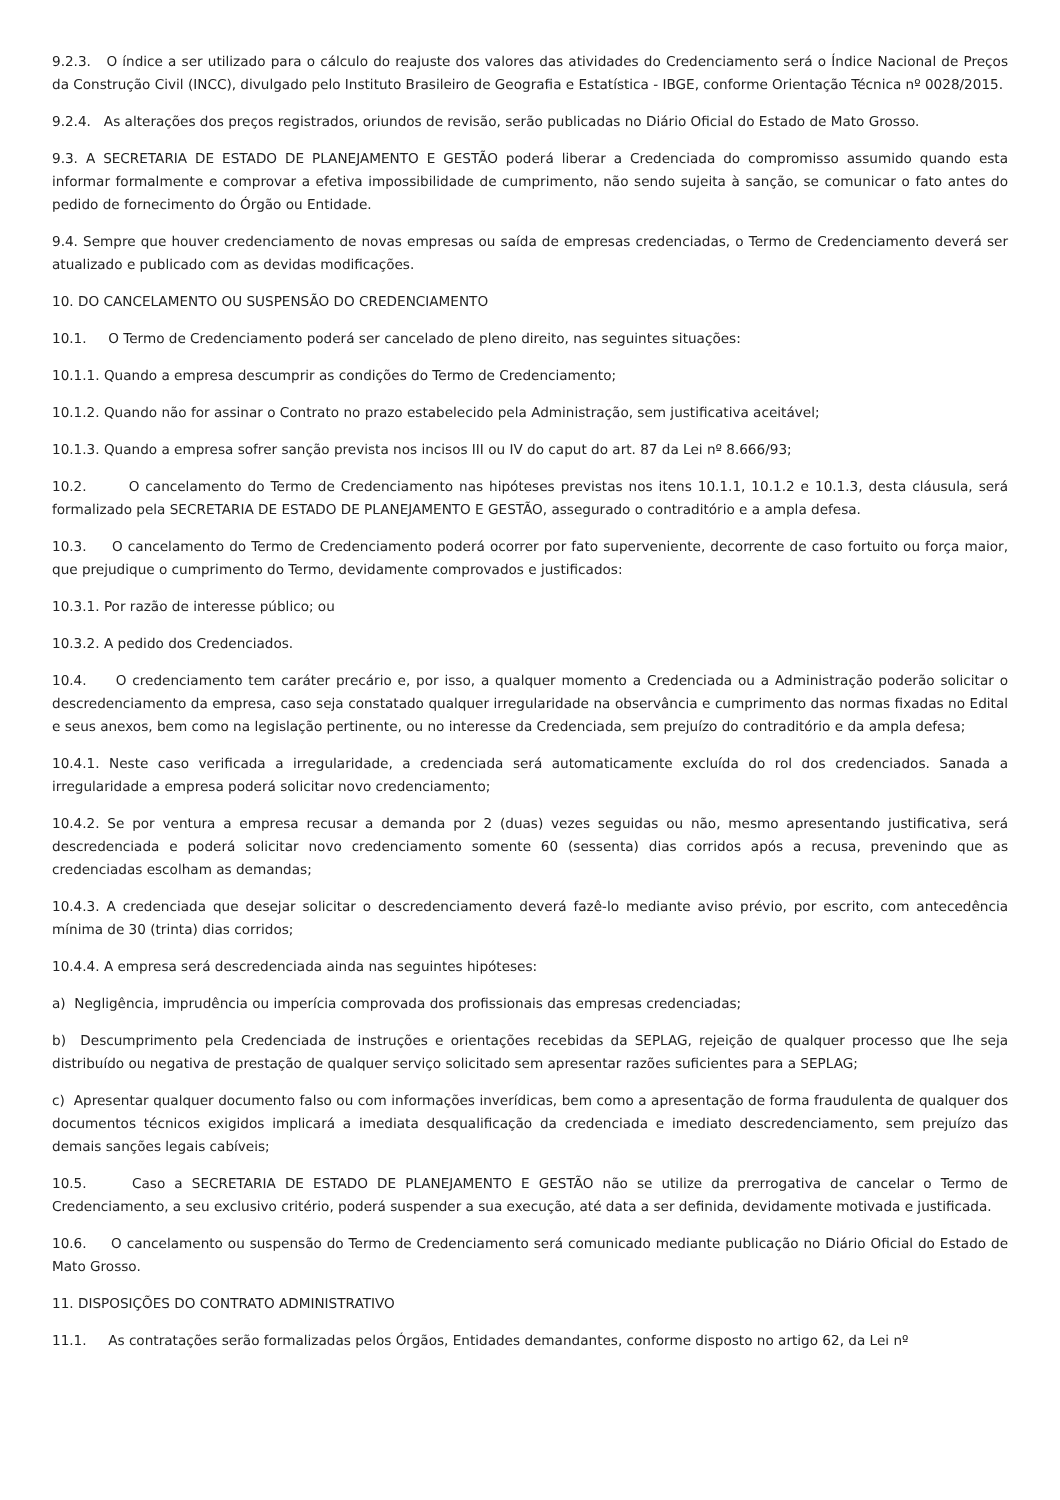9.2.3. O índice a ser utilizado para o cálculo do reajuste dos valores das atividades do Credenciamento será o Índice Nacional de Preços da Construção Civil (INCC), divulgado pelo Instituto Brasileiro de Geografia e Estatística - IBGE, conforme Orientação Técnica nº 0028/2015.
9.2.4. As alterações dos preços registrados, oriundos de revisão, serão publicadas no Diário Oficial do Estado de Mato Grosso.
9.3. A SECRETARIA DE ESTADO DE PLANEJAMENTO E GESTÃO poderá liberar a Credenciada do compromisso assumido quando esta informar formalmente e comprovar a efetiva impossibilidade de cumprimento, não sendo sujeita à sanção, se comunicar o fato antes do pedido de fornecimento do Órgão ou Entidade.
9.4. Sempre que houver credenciamento de novas empresas ou saída de empresas credenciadas, o Termo de Credenciamento deverá ser atualizado e publicado com as devidas modificações.
10. DO CANCELAMENTO OU SUSPENSÃO DO CREDENCIAMENTO
10.1. O Termo de Credenciamento poderá ser cancelado de pleno direito, nas seguintes situações:
10.1.1. Quando a empresa descumprir as condições do Termo de Credenciamento;
10.1.2. Quando não for assinar o Contrato no prazo estabelecido pela Administração, sem justificativa aceitável;
10.1.3. Quando a empresa sofrer sanção prevista nos incisos III ou IV do caput do art. 87 da Lei nº 8.666/93;
10.2. O cancelamento do Termo de Credenciamento nas hipóteses previstas nos itens 10.1.1, 10.1.2 e 10.1.3, desta cláusula, será formalizado pela SECRETARIA DE ESTADO DE PLANEJAMENTO E GESTÃO, assegurado o contraditório e a ampla defesa.
10.3. O cancelamento do Termo de Credenciamento poderá ocorrer por fato superveniente, decorrente de caso fortuito ou força maior, que prejudique o cumprimento do Termo, devidamente comprovados e justificados:
10.3.1. Por razão de interesse público; ou
10.3.2. A pedido dos Credenciados.
10.4. O credenciamento tem caráter precário e, por isso, a qualquer momento a Credenciada ou a Administração poderão solicitar o descredenciamento da empresa, caso seja constatado qualquer irregularidade na observância e cumprimento das normas fixadas no Edital e seus anexos, bem como na legislação pertinente, ou no interesse da Credenciada, sem prejuízo do contraditório e da ampla defesa;
10.4.1. Neste caso verificada a irregularidade, a credenciada será automaticamente excluída do rol dos credenciados. Sanada a irregularidade a empresa poderá solicitar novo credenciamento;
10.4.2. Se por ventura a empresa recusar a demanda por 2 (duas) vezes seguidas ou não, mesmo apresentando justificativa, será descredenciada e poderá solicitar novo credenciamento somente 60 (sessenta) dias corridos após a recusa, prevenindo que as credenciadas escolham as demandas;
10.4.3. A credenciada que desejar solicitar o descredenciamento deverá fazê-lo mediante aviso prévio, por escrito, com antecedência mínima de 30 (trinta) dias corridos;
10.4.4. A empresa será descredenciada ainda nas seguintes hipóteses:
a) Negligência, imprudência ou imperícia comprovada dos profissionais das empresas credenciadas;
b) Descumprimento pela Credenciada de instruções e orientações recebidas da SEPLAG, rejeição de qualquer processo que lhe seja distribuído ou negativa de prestação de qualquer serviço solicitado sem apresentar razões suficientes para a SEPLAG;
c) Apresentar qualquer documento falso ou com informações inverídicas, bem como a apresentação de forma fraudulenta de qualquer dos documentos técnicos exigidos implicará a imediata desqualificação da credenciada e imediato descredenciamento, sem prejuízo das demais sanções legais cabíveis;
10.5. Caso a SECRETARIA DE ESTADO DE PLANEJAMENTO E GESTÃO não se utilize da prerrogativa de cancelar o Termo de Credenciamento, a seu exclusivo critério, poderá suspender a sua execução, até data a ser definida, devidamente motivada e justificada.
10.6. O cancelamento ou suspensão do Termo de Credenciamento será comunicado mediante publicação no Diário Oficial do Estado de Mato Grosso.
11. DISPOSIÇÕES DO CONTRATO ADMINISTRATIVO
11.1. As contratações serão formalizadas pelos Órgãos, Entidades demandantes, conforme disposto no artigo 62, da Lei nº